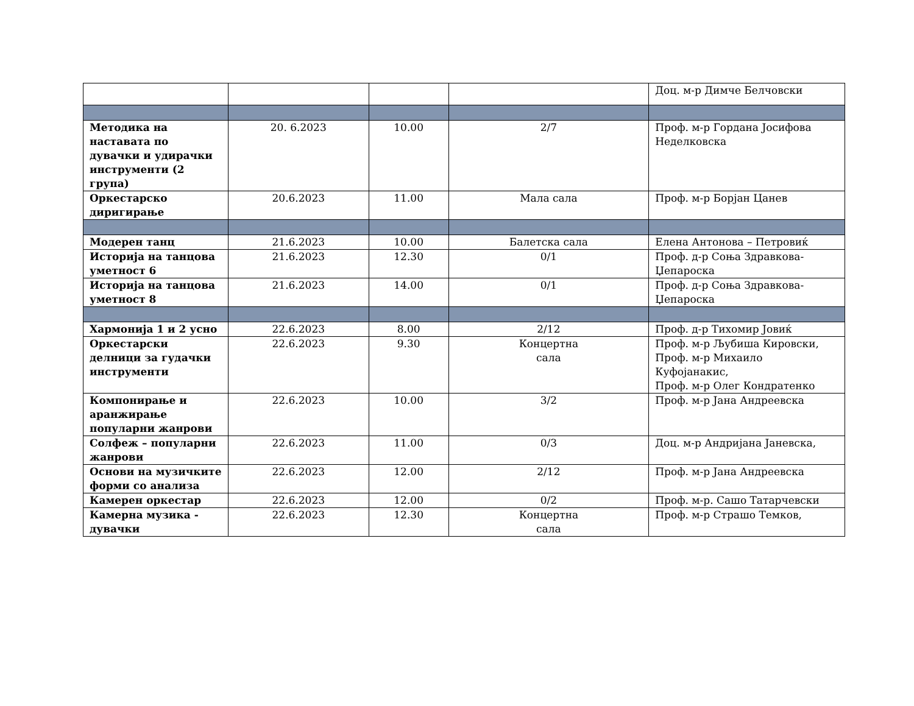| | | | | Доц. м-р Димче Белчовски |
| Методика на наставата по дувачки и удирачки инструменти (2 група) | 20. 6.2023 | 10.00 | 2/7 | Проф. м-р Гордана Јосифова Неделковска |
| Оркестарско диригирање | 20.6.2023 | 11.00 | Мала сала | Проф. м-р Борјан Цанев |
| Модерен танц | 21.6.2023 | 10.00 | Балетска сала | Елена Антонова – Петровиќ |
| Историја на танцова уметност 6 | 21.6.2023 | 12.30 | 0/1 | Проф. д-р Соња Здравкова-Џепароска |
| Историја на танцова уметност 8 | 21.6.2023 | 14.00 | 0/1 | Проф. д-р Соња Здравкова-Џепароска |
| Хармонија 1 и 2 усно | 22.6.2023 | 8.00 | 2/12 | Проф. д-р Тихомир Јовиќ |
| Оркестарски делници за гудачки инструменти | 22.6.2023 | 9.30 | Концертна сала | Проф. м-р Љубиша Кировски, Проф. м-р Михаило Куфојанакис, Проф. м-р Олег Кондратенко |
| Компонирање и аранжирање популарни жанрови | 22.6.2023 | 10.00 | 3/2 | Проф. м-р Јана Андреевска |
| Солфеж – популарни жанрови | 22.6.2023 | 11.00 | 0/3 | Доц. м-р Андријана Јаневска, |
| Основи на музичките форми со анализа | 22.6.2023 | 12.00 | 2/12 | Проф. м-р Јана Андреевска |
| Камерен оркестар | 22.6.2023 | 12.00 | 0/2 | Проф. м-р. Сашо Татарчевски |
| Камерна музика - дувачки | 22.6.2023 | 12.30 | Концертна сала | Проф. м-р Страшо Темков, |